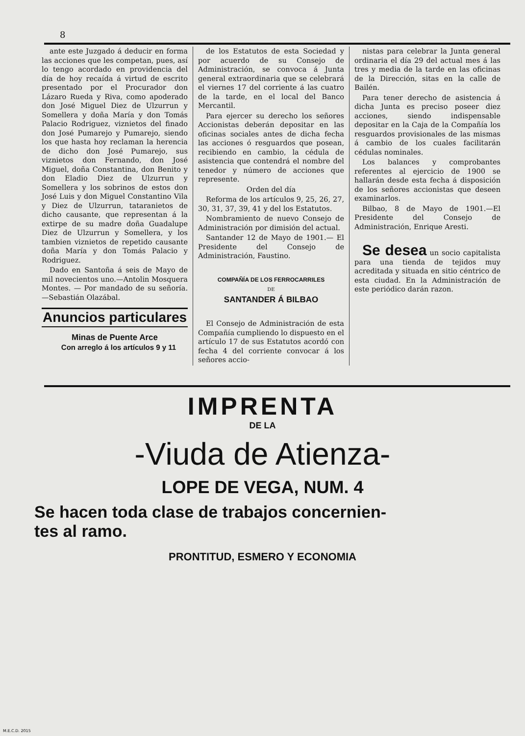8
ante este Juzgado á deducir en forma las acciones que les competan, pues, así lo tengo acordado en providencia del día de hoy recaída á virtud de escrito presentado por el Procurador don Lázaro Rueda y Riva, como apoderado don José Miguel Diez de Ulzurrun y Somellera y doña María y don Tomás Palacio Rodriguez, viznietos del finado don José Pumarejo y Pumarejo, siendo los que hasta hoy reclaman la herencia de dicho don José Pumarejo, sus viznietos don Fernando, don José Miguel, doña Constantina, don Benito y don Eladio Diez de Ulzurrun y Somellera y los sobrinos de estos don José Luis y don Miguel Constantino Vila y Diez de Ulzurrun, tataranietos de dicho causante, que representan á la extirpe de su madre doña Guadalupe Diez de Ulzurrun y Somellera, y los tambien viznietos de repetido causante doña María y don Tomás Palacio y Rodriguez.
Dado en Santoña á seis de Mayo de mil novecientos uno.—Antolin Mosquera Montes. — Por mandado de su señoría.—Sebastián Olazábal.
Anuncios particulares
Minas de Puente Arce
Con arreglo á los artículos 9 y 11
de los Estatutos de esta Sociedad y por acuerdo de su Consejo de Administración, se convoca á Junta general extraordinaria que se celebrará el viernes 17 del corriente á las cuatro de la tarde, en el local del Banco Mercantil.
Para ejercer su derecho los señores Accionistas deberán depositar en las oficinas sociales antes de dicha fecha las acciones ó resguardos que posean, recibiendo en cambio, la cédula de asistencia que contendrá el nombre del tenedor y número de acciones que represente.
Orden del día
Reforma de los artículos 9, 25, 26, 27, 30, 31, 37, 39, 41 y del los Estatutos.
Nombramiento de nuevo Consejo de Administración por dimisión del actual.
Santander 12 de Mayo de 1901.— El Presidente del Consejo de Administración, Faustino.
COMPAÑÍA DE LOS FERROCARRILES
DE
SANTANDER Á BILBAO
El Consejo de Administración de esta Compañía cumpliendo lo dispuesto en el artículo 17 de sus Estatutos acordó con fecha 4 del corriente convocar á los señores accio-
nistas para celebrar la Junta general ordinaria el día 29 del actual mes á las tres y media de la tarde en las oficinas de la Dirección, sitas en la calle de Bailén.
Para tener derecho de asistencia á dicha Junta es preciso poseer diez acciones, siendo indispensable depositar en la Caja de la Compañía los resguardos provisionales de las mismas á cambio de los cuales facilitarán cédulas nominales.
Los balances y comprobantes referentes al ejercicio de 1900 se hallarán desde esta fecha á disposición de los señores accionistas que deseen examinarlos.
Bilbao, 8 de Mayo de 1901.—El Presidente del Consejo de Administración, Enrique Aresti.
Se desea un socio capitalista para una tienda de tejidos muy acreditada y situada en sitio céntrico de esta ciudad. En la Administración de este periódico darán razon.
IMPRENTA
DE LA
-Viuda de Atienza-
LOPE DE VEGA, NUM. 4
Se hacen toda clase de trabajos concernien-
tes al ramo.
PRONTITUD, ESMERO Y ECONOMIA
M.E.C.D. 2015